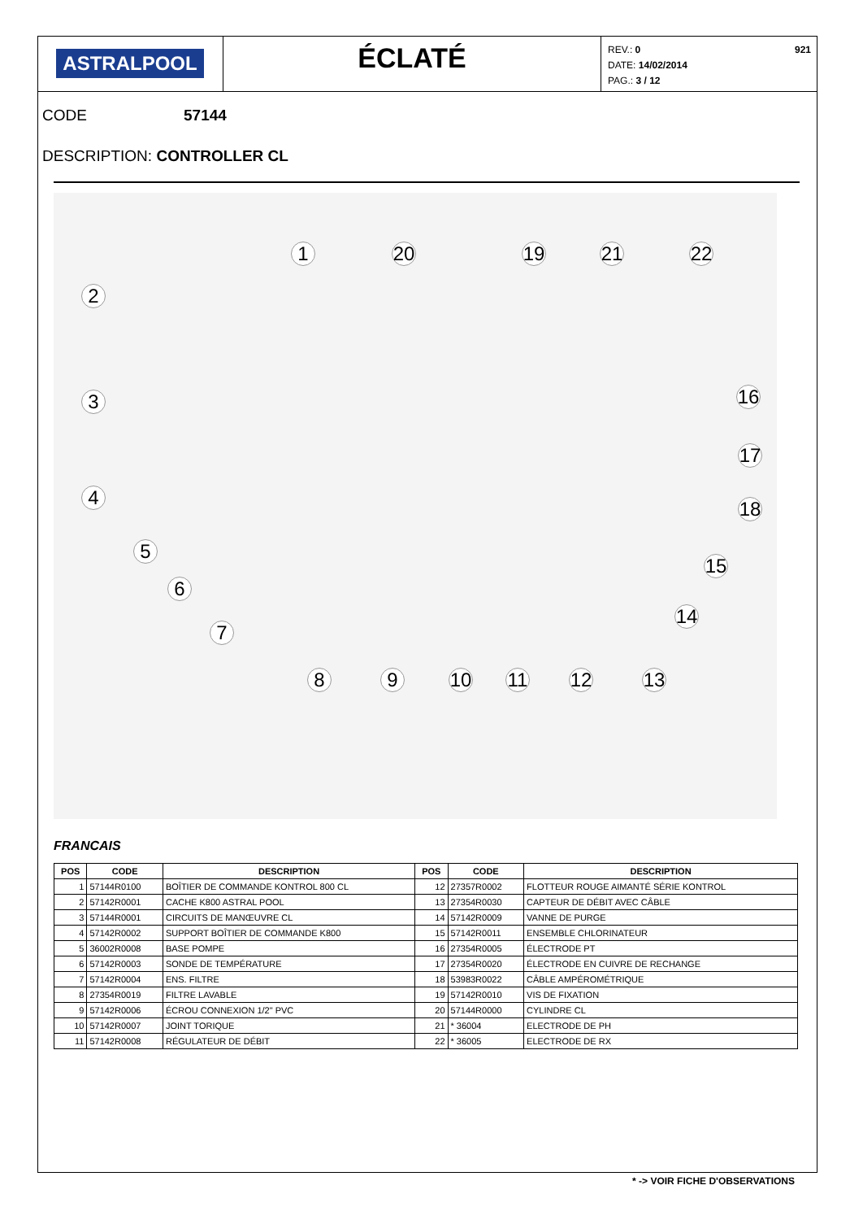ASTRALPOOL
ÉCLATÉ
REV.: 0
DATE: 14/02/2014
PAG.: 3 / 12
921
CODE 57144
DESCRIPTION: CONTROLLER CL
1 20 19 21 22
2
3
4
5
6
7
16
17
18
15
14
8 9 10 11 12 13
FRANCAIS
| POS | CODE | DESCRIPTION | POS | CODE | DESCRIPTION |
| --- | --- | --- | --- | --- | --- |
| 1 | 57144R0100 | BOÎTIER DE COMMANDE KONTROL 800 CL | 12 | 27357R0002 | FLOTTEUR ROUGE AIMANTÉ SÉRIE KONTROL |
| 2 | 57142R0001 | CACHE K800 ASTRAL POOL | 13 | 27354R0030 | CAPTEUR DE DÉBIT AVEC CÂBLE |
| 3 | 57144R0001 | CIRCUITS DE MANŒUVRE CL | 14 | 57142R0009 | VANNE DE PURGE |
| 4 | 57142R0002 | SUPPORT BOÎTIER DE COMMANDE K800 | 15 | 57142R0011 | ENSEMBLE CHLORINATEUR |
| 5 | 36002R0008 | BASE POMPE | 16 | 27354R0005 | ÉLECTRODE PT |
| 6 | 57142R0003 | SONDE DE TEMPÉRATURE | 17 | 27354R0020 | ÉLECTRODE EN CUIVRE DE RECHANGE |
| 7 | 57142R0004 | ENS. FILTRE | 18 | 53983R0022 | CÂBLE AMPÉROMÉTRIQUE |
| 8 | 27354R0019 | FILTRE LAVABLE | 19 | 57142R0010 | VIS DE FIXATION |
| 9 | 57142R0006 | ÉCROU CONNEXION 1/2" PVC | 20 | 57144R0000 | CYLINDRE CL |
| 10 | 57142R0007 | JOINT TORIQUE | 21 | * 36004 | ELECTRODE DE PH |
| 11 | 57142R0008 | RÉGULATEUR DE DÉBIT | 22 | * 36005 | ELECTRODE DE RX |
* -> VOIR FICHE D'OBSERVATIONS